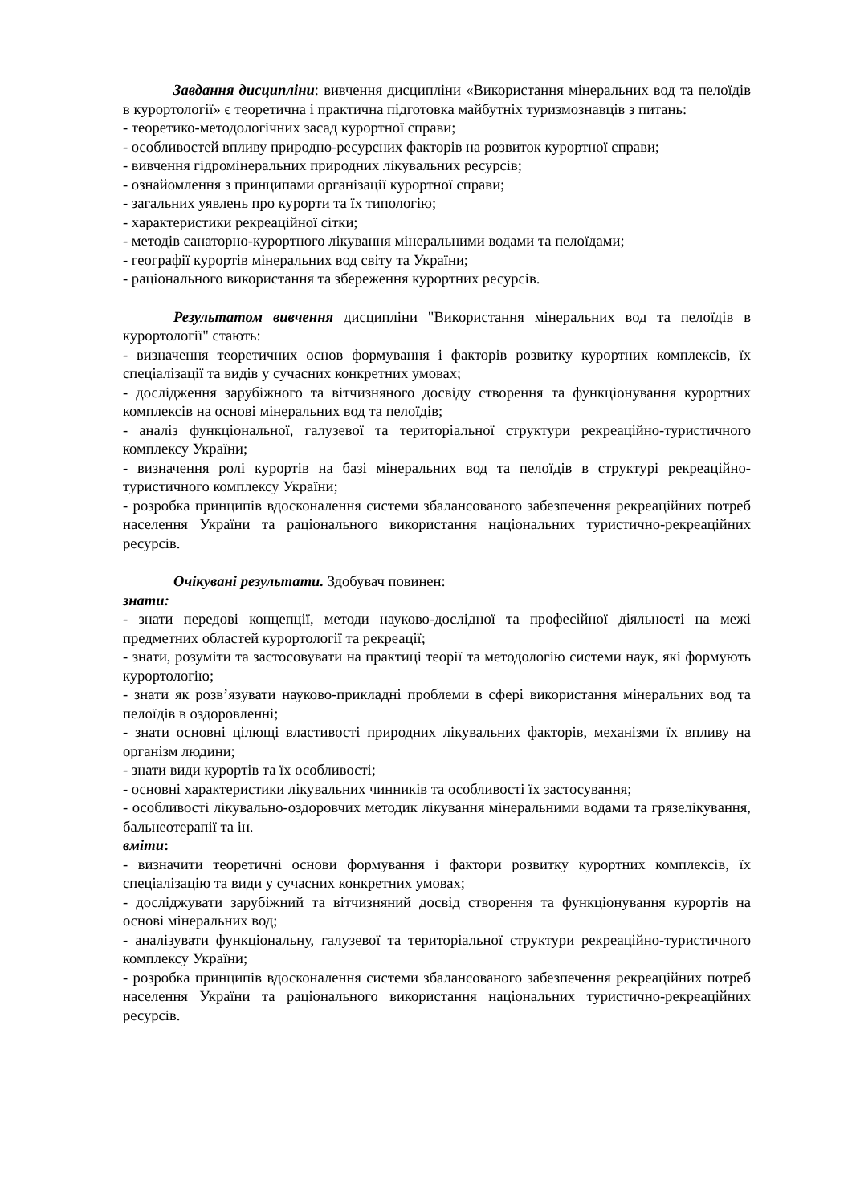Завдання дисципліни: вивчення дисципліни «Використання мінеральних вод та пелоїдів в курортології» є теоретична і практична підготовка майбутніх туризмознавців з питань:
- теоретико-методологічних засад курортної справи;
- особливостей впливу природно-ресурсних факторів на розвиток курортної справи;
- вивчення гідромінеральних природних лікувальних ресурсів;
- ознайомлення з принципами організації курортної справи;
- загальних уявлень про курорти та їх типологію;
- характеристики рекреаційної сітки;
- методів санаторно-курортного лікування мінеральними водами та пелоїдами;
- географії курортів мінеральних вод світу та України;
- раціонального використання та збереження курортних ресурсів.
Результатом вивчення дисципліни "Використання мінеральних вод та пелоїдів в курортології" стають:
- визначення теоретичних основ формування і факторів розвитку курортних комплексів, їх спеціалізації та видів у сучасних конкретних умовах;
- дослідження зарубіжного та вітчизняного досвіду створення та функціонування курортних комплексів на основі мінеральних вод та пелоїдів;
- аналіз функціональної, галузевої та територіальної структури рекреаційно-туристичного комплексу України;
- визначення ролі курортів на базі мінеральних вод та пелоїдів в структурі рекреаційно-туристичного комплексу України;
- розробка принципів вдосконалення системи збалансованого забезпечення рекреаційних потреб населення України та раціонального використання національних туристично-рекреаційних ресурсів.
Очікувані результати. Здобувач повинен:
знати:
- знати передові концепції, методи науково-дослідної та професійної діяльності на межі предметних областей курортології та рекреації;
- знати, розуміти та застосовувати на практиці теорії та методологію системи наук, які формують курортологію;
- знати як розв’язувати науково-прикладні проблеми в сфері використання мінеральних вод та пелоїдів в оздоровленні;
- знати основні цілющі властивості природних лікувальних факторів, механізми їх впливу на організм людини;
- знати види курортів та їх особливості;
- основні характеристики лікувальних чинників та особливості їх застосування;
- особливості лікувально-оздоровчих методик лікування мінеральними водами та грязелікування, бальнеотерапії та ін.
вміти:
- визначити теоретичні основи формування і фактори розвитку курортних комплексів, їх спеціалізацію та види у сучасних конкретних умовах;
- досліджувати зарубіжний та вітчизняний досвід створення та функціонування курортів на основі мінеральних вод;
- аналізувати функціональну, галузевої та територіальної структури рекреаційно-туристичного комплексу України;
- розробка принципів вдосконалення системи збалансованого забезпечення рекреаційних потреб населення України та раціонального використання національних туристично-рекреаційних ресурсів.